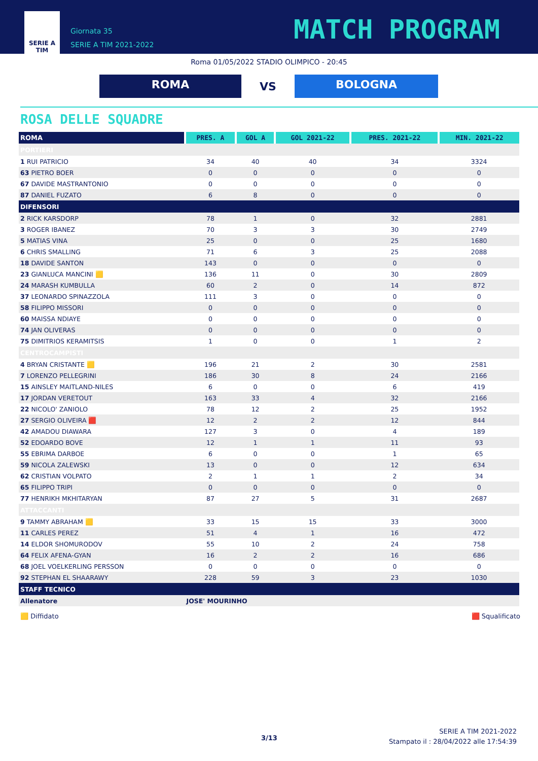SERIE A
TIM
Giornata 35
SERIE A TIM 2021-2022
MATCH PROGRAM
Roma 01/05/2022 STADIO OLIMPICO - 20:45
ROMA
VS
BOLOGNA
ROSA DELLE SQUADRE
| ROMA | PRES. A | GOL A | GOL 2021-22 | PRES. 2021-22 | MIN. 2021-22 |
| --- | --- | --- | --- | --- | --- |
| PORTIERI | | | | | |
| 1 RUI PATRICIO | 34 | 40 | 40 | 34 | 3324 |
| 63 PIETRO BOER | 0 | 0 | 0 | 0 | 0 |
| 67 DAVIDE MASTRANTONIO | 0 | 0 | 0 | 0 | 0 |
| 87 DANIEL FUZATO | 6 | 8 | 0 | 0 | 0 |
| DIFENSORI | | | | | |
| 2 RICK KARSDORP | 78 | 1 | 0 | 32 | 2881 |
| 3 ROGER IBANEZ | 70 | 3 | 3 | 30 | 2749 |
| 5 MATIAS VINA | 25 | 0 | 0 | 25 | 1680 |
| 6 CHRIS SMALLING | 71 | 6 | 3 | 25 | 2088 |
| 18 DAVIDE SANTON | 143 | 0 | 0 | 0 | 0 |
| 23 GIANLUCA MANCINI 🟨 | 136 | 11 | 0 | 30 | 2809 |
| 24 MARASH KUMBULLA | 60 | 2 | 0 | 14 | 872 |
| 37 LEONARDO SPINAZZOLA | 111 | 3 | 0 | 0 | 0 |
| 58 FILIPPO MISSORI | 0 | 0 | 0 | 0 | 0 |
| 60 MAISSA NDIAYE | 0 | 0 | 0 | 0 | 0 |
| 74 JAN OLIVERAS | 0 | 0 | 0 | 0 | 0 |
| 75 DIMITRIOS KERAMITSIS | 1 | 0 | 0 | 1 | 2 |
| CENTROCAMPISTI | | | | | |
| 4 BRYAN CRISTANTE 🟨 | 196 | 21 | 2 | 30 | 2581 |
| 7 LORENZO PELLEGRINI | 186 | 30 | 8 | 24 | 2166 |
| 15 AINSLEY MAITLAND-NILES | 6 | 0 | 0 | 6 | 419 |
| 17 JORDAN VERETOUT | 163 | 33 | 4 | 32 | 2166 |
| 22 NICOLO' ZANIOLO | 78 | 12 | 2 | 25 | 1952 |
| 27 SERGIO OLIVEIRA 🟥 | 12 | 2 | 2 | 12 | 844 |
| 42 AMADOU DIAWARA | 127 | 3 | 0 | 4 | 189 |
| 52 EDOARDO BOVE | 12 | 1 | 1 | 11 | 93 |
| 55 EBRIMA DARBOE | 6 | 0 | 0 | 1 | 65 |
| 59 NICOLA ZALEWSKI | 13 | 0 | 0 | 12 | 634 |
| 62 CRISTIAN VOLPATO | 2 | 1 | 1 | 2 | 34 |
| 65 FILIPPO TRIPI | 0 | 0 | 0 | 0 | 0 |
| 77 HENRIKH MKHITARYAN | 87 | 27 | 5 | 31 | 2687 |
| ATTACCANTI | | | | | |
| 9 TAMMY ABRAHAM 🟨 | 33 | 15 | 15 | 33 | 3000 |
| 11 CARLES PEREZ | 51 | 4 | 1 | 16 | 472 |
| 14 ELDOR SHOMURODOV | 55 | 10 | 2 | 24 | 758 |
| 64 FELIX AFENA-GYAN | 16 | 2 | 2 | 16 | 686 |
| 68 JOEL VOELKERLING PERSSON | 0 | 0 | 0 | 0 | 0 |
| 92 STEPHAN EL SHAARAWY | 228 | 59 | 3 | 23 | 1030 |
| STAFF TECNICO | | | | | |
| Allenatore | JOSE' MOURINHO | | | | |
🟨 Diffidato 🟥 Squalificato
3/13
SERIE A TIM 2021-2022
Stampato il : 28/04/2022 alle 17:54:39